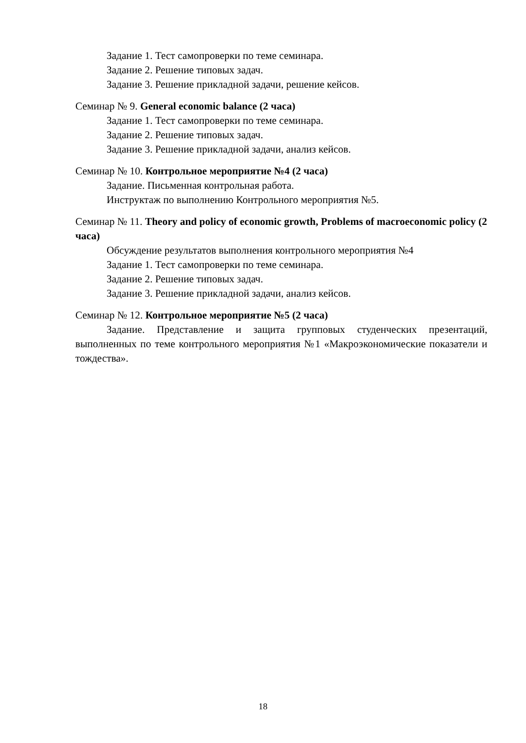Задание 1. Тест самопроверки по теме семинара.
Задание 2. Решение типовых задач.
Задание 3. Решение прикладной задачи, решение кейсов.
Семинар № 9. General economic balance (2 часа)
Задание 1. Тест самопроверки по теме семинара.
Задание 2. Решение типовых задач.
Задание 3. Решение прикладной задачи, анализ кейсов.
Семинар № 10. Контрольное мероприятие №4 (2 часа)
Задание. Письменная контрольная работа.
Инструктаж по выполнению Контрольного мероприятия №5.
Семинар № 11. Theory and policy of economic growth, Problems of macroeconomic policy (2 часа)
Обсуждение результатов выполнения контрольного мероприятия №4
Задание 1. Тест самопроверки по теме семинара.
Задание 2. Решение типовых задач.
Задание 3. Решение прикладной задачи, анализ кейсов.
Семинар № 12. Контрольное мероприятие №5 (2 часа)
Задание. Представление и защита групповых студенческих презентаций, выполненных по теме контрольного мероприятия №1 «Макроэкономические показатели и тождества».
18